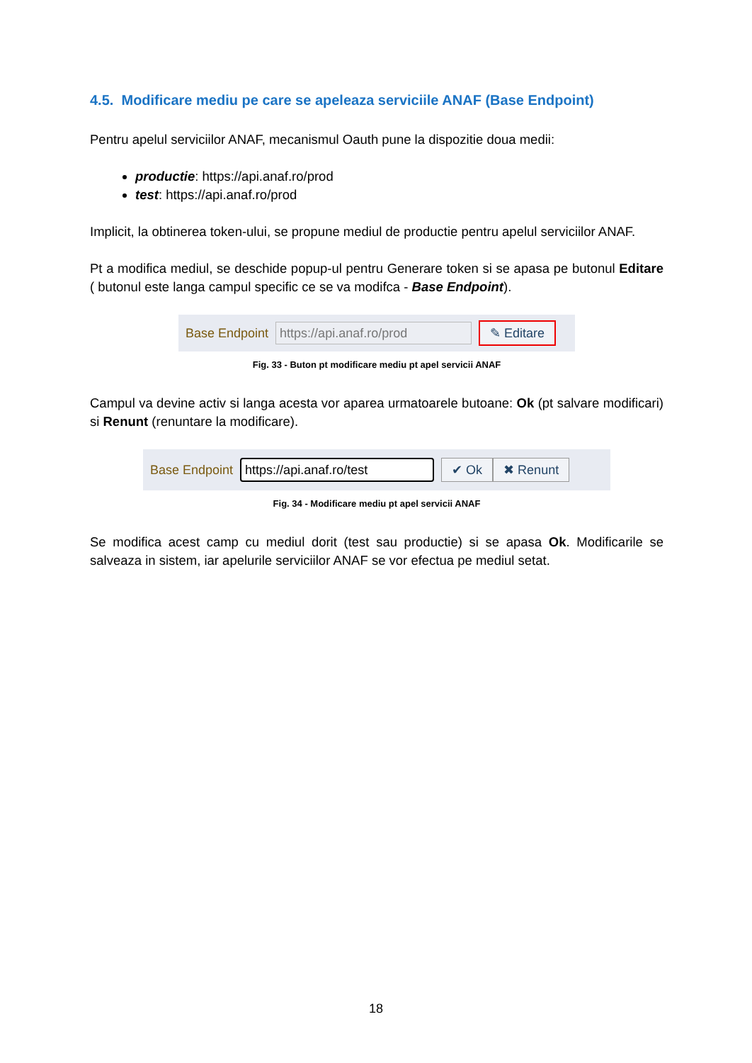4.5. Modificare mediu pe care se apeleaza serviciile ANAF (Base Endpoint)
Pentru apelul serviciilor ANAF, mecanismul Oauth pune la dispozitie doua medii:
productie: https://api.anaf.ro/prod
test: https://api.anaf.ro/prod
Implicit, la obtinerea token-ului, se propune mediul de productie pentru apelul serviciilor ANAF.
Pt a modifica mediul, se deschide popup-ul pentru Generare token si se apasa pe butonul Editare ( butonul este langa campul specific ce se va modifca - Base Endpoint).
Base Endpoint https://api.anaf.ro/prod ✎ Editare
Fig. 33 - Buton pt modificare mediu pt apel servicii ANAF
Campul va devine activ si langa acesta vor aparea urmatoarele butoane: Ok (pt salvare modificari) si Renunt (renuntare la modificare).
Base Endpoint https://api.anaf.ro/test ✔ Ok ✖ Renunt
Fig. 34 - Modificare mediu pt apel servicii ANAF
Se modifica acest camp cu mediul dorit (test sau productie) si se apasa Ok. Modificarile se salveaza in sistem, iar apelurile serviciilor ANAF se vor efectua pe mediul setat.
18